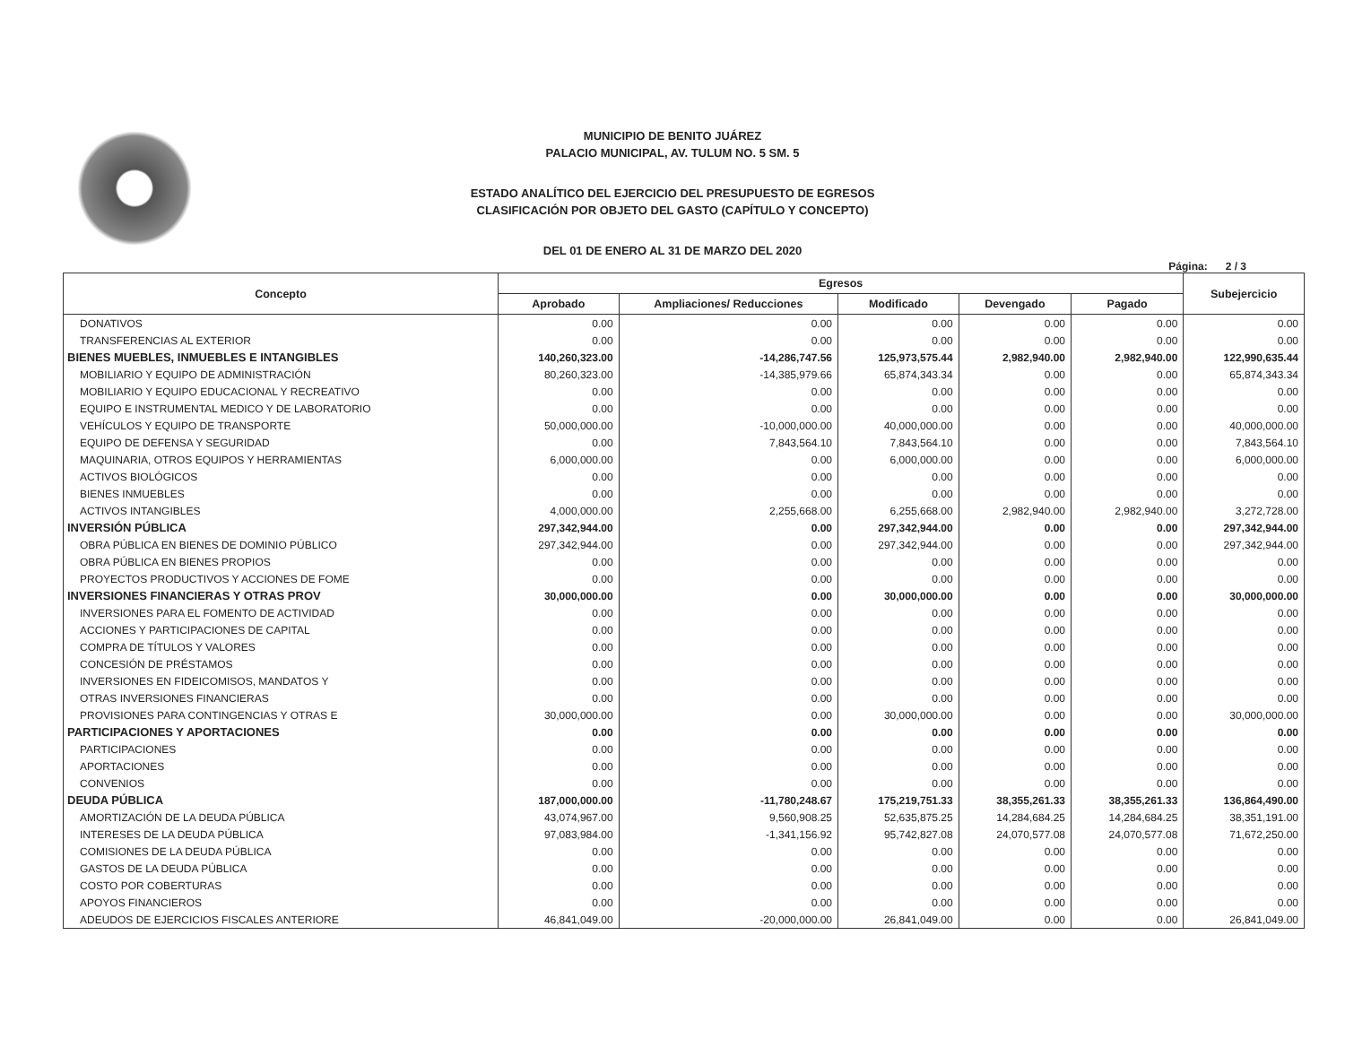MUNICIPIO DE BENITO JUÁREZ
PALACIO MUNICIPAL, AV. TULUM NO. 5 SM. 5
ESTADO ANALÍTICO DEL EJERCICIO DEL PRESUPUESTO DE EGRESOS
CLASIFICACIÓN POR OBJETO DEL GASTO (CAPÍTULO Y CONCEPTO)
DEL 01 DE ENERO AL 31 DE MARZO DEL 2020
Página: 2 / 3
| Concepto | Egresos | | | | | Subejercicio |
| --- | --- | --- | --- | --- | --- | --- |
| | Aprobado | Ampliaciones/ Reducciones | Modificado | Devengado | Pagado | |
| DONATIVOS | 0.00 | 0.00 | 0.00 | 0.00 | 0.00 | 0.00 |
| TRANSFERENCIAS AL EXTERIOR | 0.00 | 0.00 | 0.00 | 0.00 | 0.00 | 0.00 |
| BIENES MUEBLES, INMUEBLES E INTANGIBLES | 140,260,323.00 | -14,286,747.56 | 125,973,575.44 | 2,982,940.00 | 2,982,940.00 | 122,990,635.44 |
| MOBILIARIO Y EQUIPO DE ADMINISTRACIÓN | 80,260,323.00 | -14,385,979.66 | 65,874,343.34 | 0.00 | 0.00 | 65,874,343.34 |
| MOBILIARIO Y EQUIPO EDUCACIONAL Y RECREATIVO | 0.00 | 0.00 | 0.00 | 0.00 | 0.00 | 0.00 |
| EQUIPO E INSTRUMENTAL MEDICO Y DE LABORATORIO | 0.00 | 0.00 | 0.00 | 0.00 | 0.00 | 0.00 |
| VEHÍCULOS Y EQUIPO DE TRANSPORTE | 50,000,000.00 | -10,000,000.00 | 40,000,000.00 | 0.00 | 0.00 | 40,000,000.00 |
| EQUIPO DE DEFENSA Y SEGURIDAD | 0.00 | 7,843,564.10 | 7,843,564.10 | 0.00 | 0.00 | 7,843,564.10 |
| MAQUINARIA, OTROS EQUIPOS Y HERRAMIENTAS | 6,000,000.00 | 0.00 | 6,000,000.00 | 0.00 | 0.00 | 6,000,000.00 |
| ACTIVOS BIOLÓGICOS | 0.00 | 0.00 | 0.00 | 0.00 | 0.00 | 0.00 |
| BIENES INMUEBLES | 0.00 | 0.00 | 0.00 | 0.00 | 0.00 | 0.00 |
| ACTIVOS INTANGIBLES | 4,000,000.00 | 2,255,668.00 | 6,255,668.00 | 2,982,940.00 | 2,982,940.00 | 3,272,728.00 |
| INVERSIÓN PÚBLICA | 297,342,944.00 | 0.00 | 297,342,944.00 | 0.00 | 0.00 | 297,342,944.00 |
| OBRA PÚBLICA EN BIENES DE DOMINIO PÚBLICO | 297,342,944.00 | 0.00 | 297,342,944.00 | 0.00 | 0.00 | 297,342,944.00 |
| OBRA PÚBLICA EN BIENES PROPIOS | 0.00 | 0.00 | 0.00 | 0.00 | 0.00 | 0.00 |
| PROYECTOS PRODUCTIVOS Y ACCIONES DE FOME | 0.00 | 0.00 | 0.00 | 0.00 | 0.00 | 0.00 |
| INVERSIONES FINANCIERAS Y OTRAS PROV | 30,000,000.00 | 0.00 | 30,000,000.00 | 0.00 | 0.00 | 30,000,000.00 |
| INVERSIONES PARA EL FOMENTO DE ACTIVIDAD | 0.00 | 0.00 | 0.00 | 0.00 | 0.00 | 0.00 |
| ACCIONES Y PARTICIPACIONES DE CAPITAL | 0.00 | 0.00 | 0.00 | 0.00 | 0.00 | 0.00 |
| COMPRA DE TÍTULOS Y VALORES | 0.00 | 0.00 | 0.00 | 0.00 | 0.00 | 0.00 |
| CONCESIÓN DE PRÉSTAMOS | 0.00 | 0.00 | 0.00 | 0.00 | 0.00 | 0.00 |
| INVERSIONES EN FIDEICOMISOS, MANDATOS Y | 0.00 | 0.00 | 0.00 | 0.00 | 0.00 | 0.00 |
| OTRAS INVERSIONES FINANCIERAS | 0.00 | 0.00 | 0.00 | 0.00 | 0.00 | 0.00 |
| PROVISIONES PARA CONTINGENCIAS Y OTRAS E | 30,000,000.00 | 0.00 | 30,000,000.00 | 0.00 | 0.00 | 30,000,000.00 |
| PARTICIPACIONES Y APORTACIONES | 0.00 | 0.00 | 0.00 | 0.00 | 0.00 | 0.00 |
| PARTICIPACIONES | 0.00 | 0.00 | 0.00 | 0.00 | 0.00 | 0.00 |
| APORTACIONES | 0.00 | 0.00 | 0.00 | 0.00 | 0.00 | 0.00 |
| CONVENIOS | 0.00 | 0.00 | 0.00 | 0.00 | 0.00 | 0.00 |
| DEUDA PÚBLICA | 187,000,000.00 | -11,780,248.67 | 175,219,751.33 | 38,355,261.33 | 38,355,261.33 | 136,864,490.00 |
| AMORTIZACIÓN DE LA DEUDA PÚBLICA | 43,074,967.00 | 9,560,908.25 | 52,635,875.25 | 14,284,684.25 | 14,284,684.25 | 38,351,191.00 |
| INTERESES DE LA DEUDA PÚBLICA | 97,083,984.00 | -1,341,156.92 | 95,742,827.08 | 24,070,577.08 | 24,070,577.08 | 71,672,250.00 |
| COMISIONES DE LA DEUDA PÚBLICA | 0.00 | 0.00 | 0.00 | 0.00 | 0.00 | 0.00 |
| GASTOS DE LA DEUDA PÚBLICA | 0.00 | 0.00 | 0.00 | 0.00 | 0.00 | 0.00 |
| COSTO POR COBERTURAS | 0.00 | 0.00 | 0.00 | 0.00 | 0.00 | 0.00 |
| APOYOS FINANCIEROS | 0.00 | 0.00 | 0.00 | 0.00 | 0.00 | 0.00 |
| ADEUDOS DE EJERCICIOS FISCALES ANTERIORE | 46,841,049.00 | -20,000,000.00 | 26,841,049.00 | 0.00 | 0.00 | 26,841,049.00 |